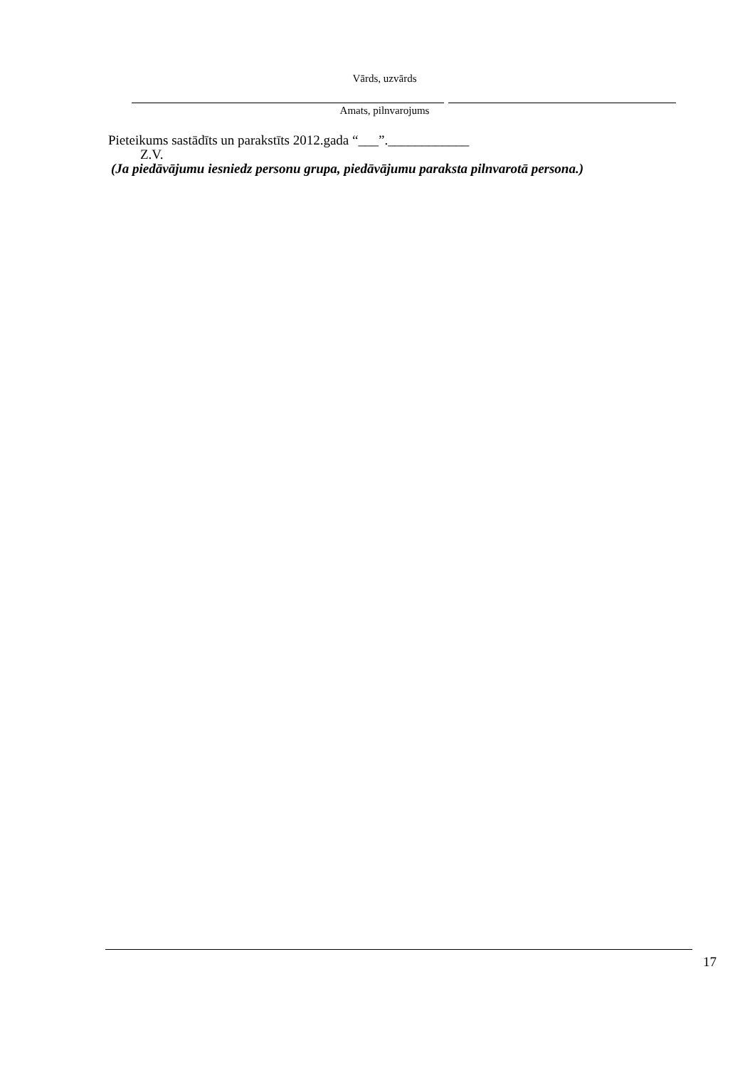Vārds, uzvārds
Amats, pilnvarojums
Pieteikums sastādīts un parakstīts 2012.gada “___”.____________
Z.V.
(Ja piedāvājumu iesniedz personu grupa, piedāvājumu paraksta pilnvarotā persona.)
17